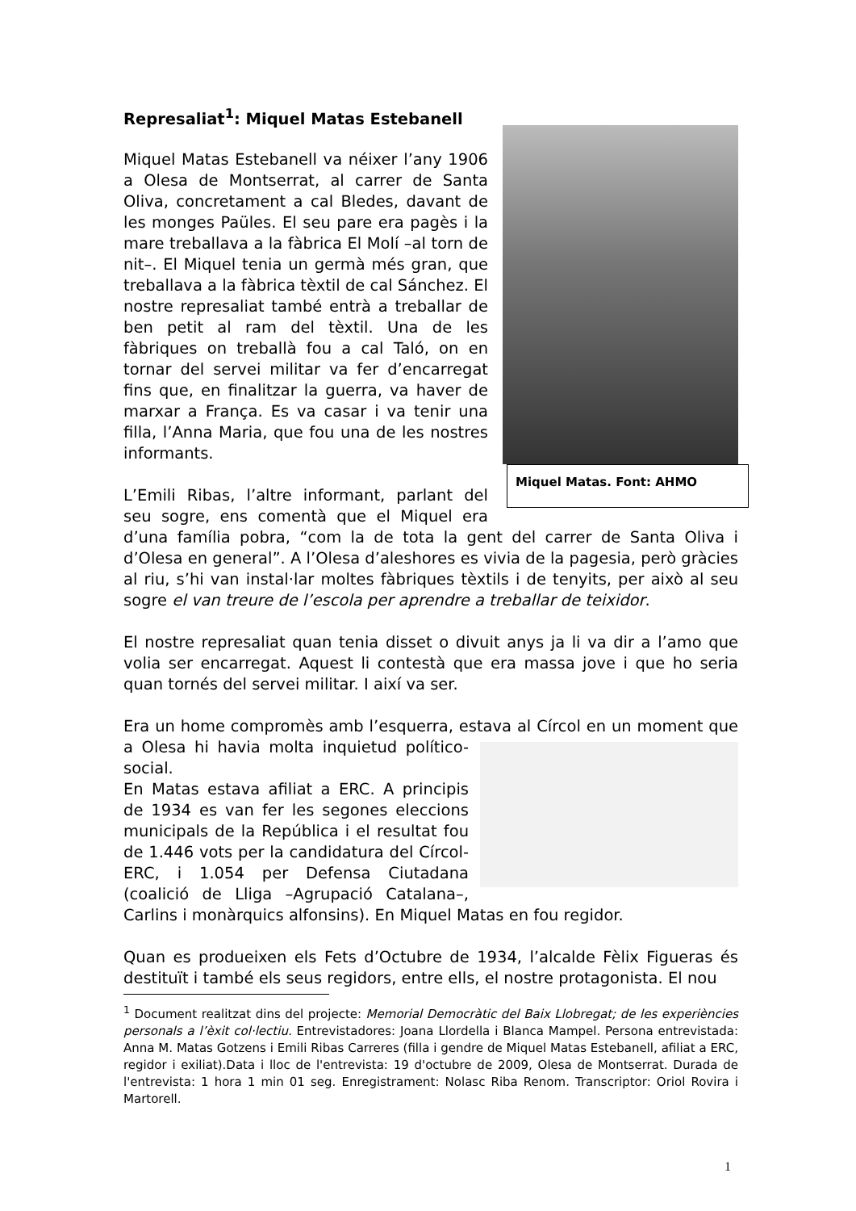Represaliat<sup>1</sup>: Miquel Matas Estebanell
Miquel Matas. Font: AHMO
Miquel Matas Estebanell va néixer l’any 1906 a Olesa de Montserrat, al carrer de Santa Oliva, concretament a cal Bledes, davant de les monges Paüles. El seu pare era pagès i la mare treballava a la fàbrica El Molí –al torn de nit–. El Miquel tenia un germà més gran, que treballava a la fàbrica tèxtil de cal Sánchez. El nostre represaliat també entrà a treballar de ben petit al ram del tèxtil. Una de les fàbriques on treballà fou a cal Taló, on en tornar del servei militar va fer d’encarregat fins que, en finalitzar la guerra, va haver de marxar a França. Es va casar i va tenir una filla, l’Anna Maria, que fou una de les nostres informants.
L’Emili Ribas, l’altre informant, parlant del seu sogre, ens comentà que el Miquel era d’una família pobra, “com la de tota la gent del carrer de Santa Oliva i d’Olesa en general”. A l’Olesa d’aleshores es vivia de la pagesia, però gràcies al riu, s’hi van instal·lar moltes fàbriques tèxtils i de tenyits, per això al seu sogre el van treure de l’escola per aprendre a treballar de teixidor.
El nostre represaliat quan tenia disset o divuit anys ja li va dir a l’amo que volia ser encarregat. Aquest li contestà que era massa jove i que ho seria quan tornés del servei militar. I així va ser.
Era un home compromès amb l’esquerra, estava al Círcol en un moment que a Olesa hi havia molta inquietud político-social.
En Matas estava afiliat a ERC. A principis de 1934 es van fer les segones eleccions municipals de la República i el resultat fou de 1.446 vots per la candidatura del Círcol-ERC, i 1.054 per Defensa Ciutadana (coalició de Lliga –Agrupació Catalana–, Carlins i monàrquics alfonsins). En Miquel Matas en fou regidor.
Quan es produeixen els Fets d’Octubre de 1934, l’alcalde Fèlix Figueras és destituït i també els seus regidors, entre ells, el nostre protagonista. El nou
<sup>1</sup> Document realitzat dins del projecte: Memorial Democràtic del Baix Llobregat; de les experiències personals a l’èxit col·lectiu. Entrevistadores: Joana Llordella i Blanca Mampel. Persona entrevistada: Anna M. Matas Gotzens i Emili Ribas Carreres (filla i gendre de Miquel Matas Estebanell, afiliat a ERC, regidor i exiliat).Data i lloc de l'entrevista: 19 d'octubre de 2009, Olesa de Montserrat. Durada de l'entrevista: 1 hora 1 min 01 seg. Enregistrament: Nolasc Riba Renom. Transcriptor: Oriol Rovira i Martorell.
1